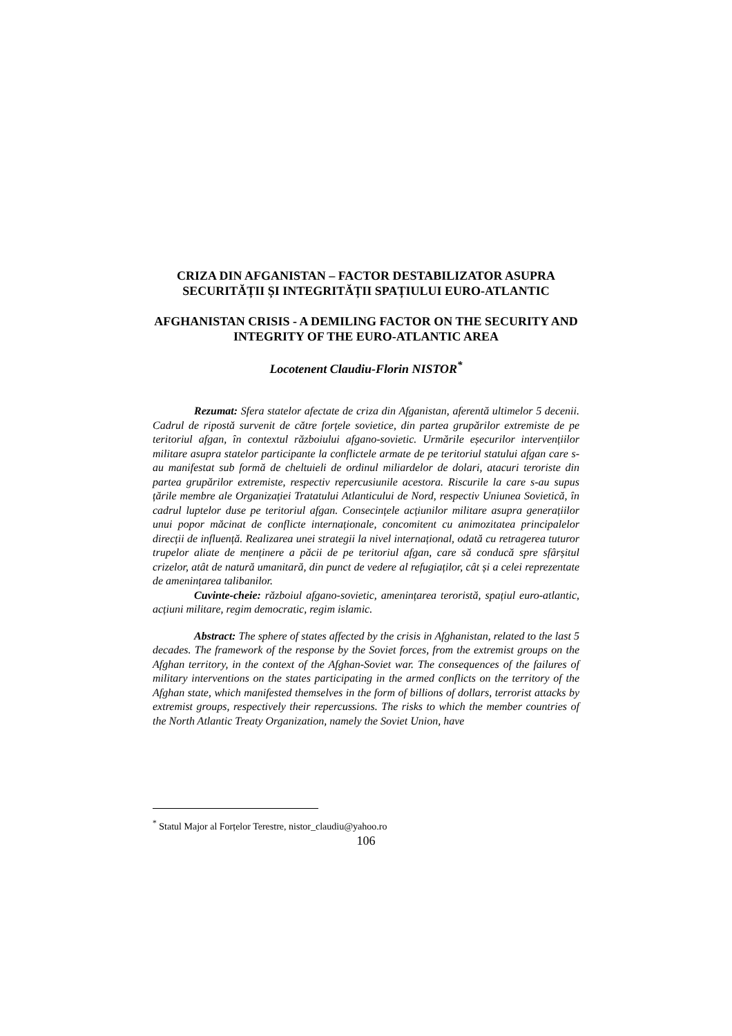CRIZA DIN AFGANISTAN – FACTOR DESTABILIZATOR ASUPRA SECURITĂȚII ȘI INTEGRITĂȚII SPAȚIULUI EURO-ATLANTIC
AFGHANISTAN CRISIS - A DEMILING FACTOR ON THE SECURITY AND INTEGRITY OF THE EURO-ATLANTIC AREA
Locotenent Claudiu-Florin NISTOR<sup>*</sup>
Rezumat: Sfera statelor afectate de criza din Afganistan, aferentă ultimelor 5 decenii. Cadrul de ripostă survenit de către forțele sovietice, din partea grupărilor extremiste de pe teritoriul afgan, în contextul războiului afgano-sovietic. Urmările eșecurilor intervențiilor militare asupra statelor participante la conflictele armate de pe teritoriul statului afgan care s-au manifestat sub formă de cheltuieli de ordinul miliardelor de dolari, atacuri teroriste din partea grupărilor extremiste, respectiv repercusiunile acestora. Riscurile la care s-au supus țările membre ale Organizației Tratatului Atlanticului de Nord, respectiv Uniunea Sovietică, în cadrul luptelor duse pe teritoriul afgan. Consecințele acțiunilor militare asupra generațiilor unui popor măcinat de conflicte internaționale, concomitent cu animozitatea principalelor direcții de influență. Realizarea unei strategii la nivel internațional, odată cu retragerea tuturor trupelor aliate de menținere a păcii de pe teritoriul afgan, care să conducă spre sfârșitul crizelor, atât de natură umanitară, din punct de vedere al refugiaților, cât și a celei reprezentate de amenințarea talibanilor.
Cuvinte-cheie: războiul afgano-sovietic, amenințarea teroristă, spațiul euro-atlantic, acțiuni militare, regim democratic, regim islamic.
Abstract: The sphere of states affected by the crisis in Afghanistan, related to the last 5 decades. The framework of the response by the Soviet forces, from the extremist groups on the Afghan territory, in the context of the Afghan-Soviet war. The consequences of the failures of military interventions on the states participating in the armed conflicts on the territory of the Afghan state, which manifested themselves in the form of billions of dollars, terrorist attacks by extremist groups, respectively their repercussions. The risks to which the member countries of the North Atlantic Treaty Organization, namely the Soviet Union, have
<sup>*</sup> Statul Major al Forțelor Terestre, nistor_claudiu@yahoo.ro
106